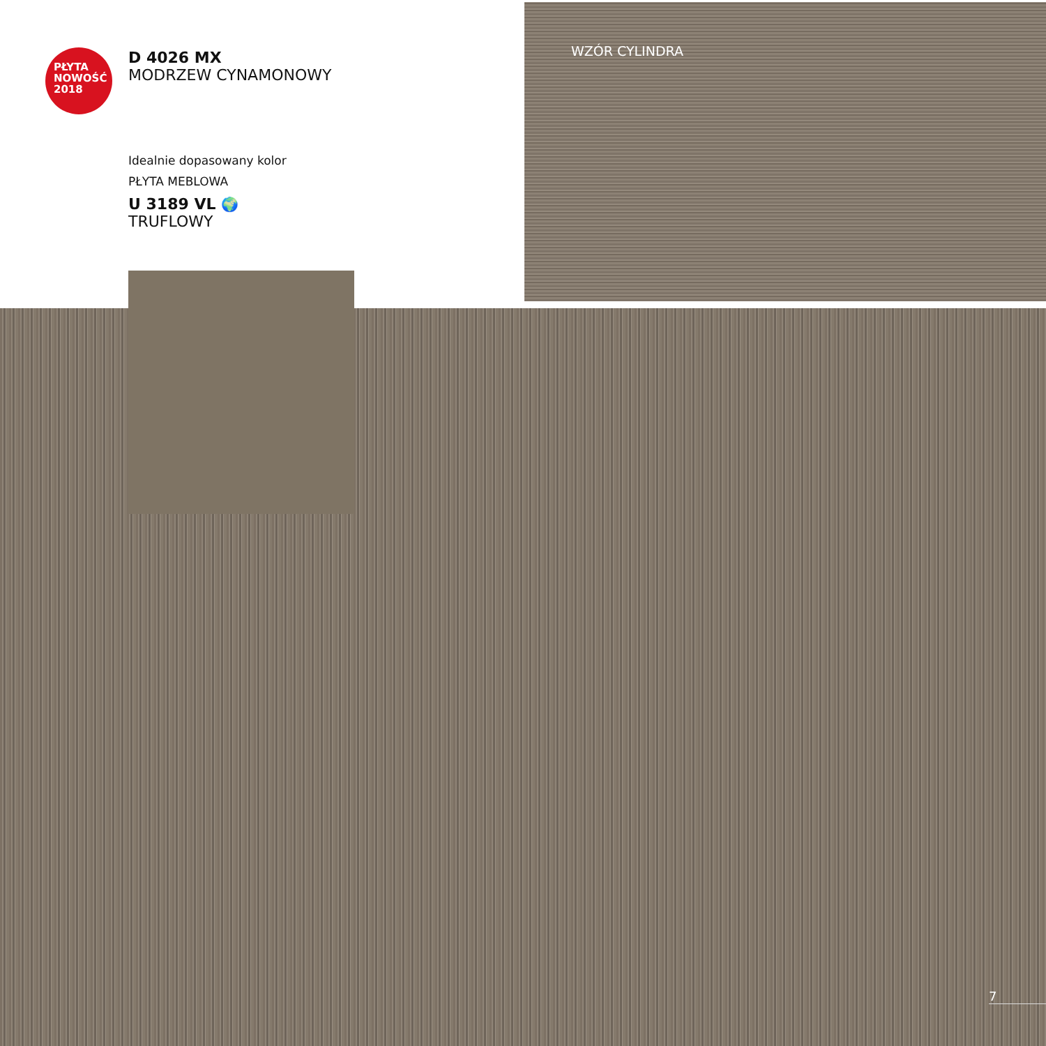PŁYTA
NOWOŚĆ
2018
D 4026 MX
MODRZEW CYNAMONOWY
Idealnie dopasowany kolor
PŁYTA MEBLOWA
U 3189 VL 🌍
TRUFLOWY
WZÓR CYLINDRA
7